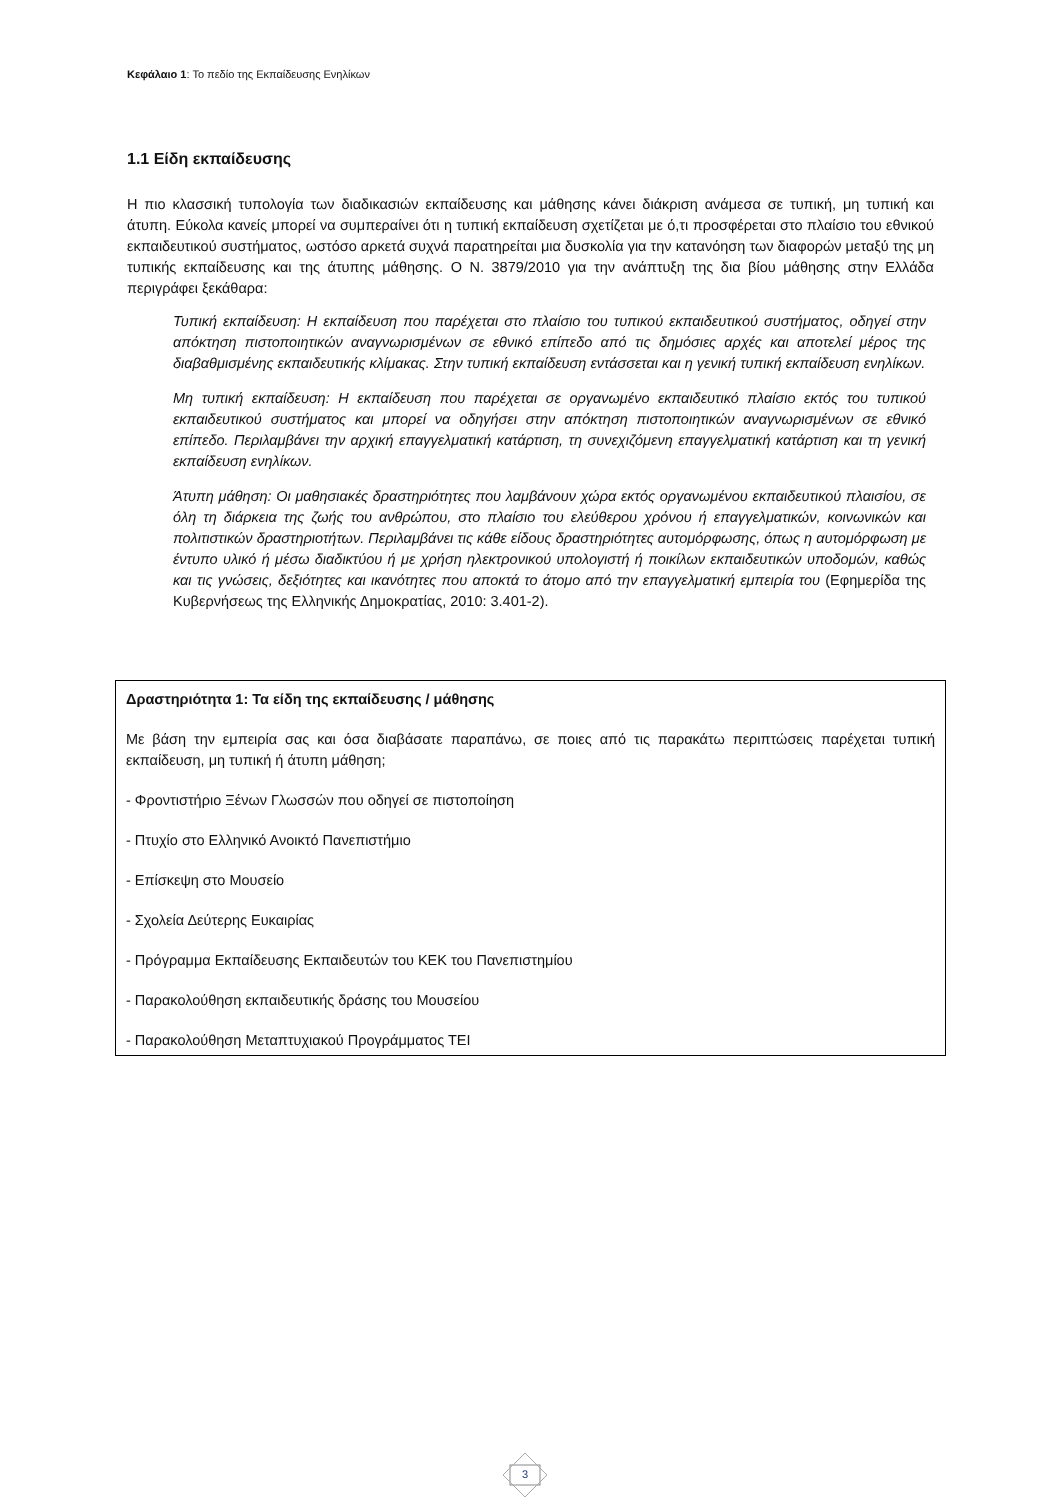Κεφάλαιο 1: Το πεδίο της Εκπαίδευσης Ενηλίκων
1.1 Είδη εκπαίδευσης
Η πιο κλασσική τυπολογία των διαδικασιών εκπαίδευσης και μάθησης κάνει διάκριση ανάμεσα σε τυπική, μη τυπική και άτυπη. Εύκολα κανείς μπορεί να συμπεραίνει ότι η τυπική εκπαίδευση σχετίζεται με ό,τι προσφέρεται στο πλαίσιο του εθνικού εκπαιδευτικού συστήματος, ωστόσο αρκετά συχνά παρατηρείται μια δυσκολία για την κατανόηση των διαφορών μεταξύ της μη τυπικής εκπαίδευσης και της άτυπης μάθησης. Ο Ν. 3879/2010 για την ανάπτυξη της δια βίου μάθησης στην Ελλάδα περιγράφει ξεκάθαρα:
Τυπική εκπαίδευση: Η εκπαίδευση που παρέχεται στο πλαίσιο του τυπικού εκπαιδευτικού συστήματος, οδηγεί στην απόκτηση πιστοποιητικών αναγνωρισμένων σε εθνικό επίπεδο από τις δημόσιες αρχές και αποτελεί μέρος της διαβαθμισμένης εκπαιδευτικής κλίμακας. Στην τυπική εκπαίδευση εντάσσεται και η γενική τυπική εκπαίδευση ενηλίκων.
Μη τυπική εκπαίδευση: Η εκπαίδευση που παρέχεται σε οργανωμένο εκπαιδευτικό πλαίσιο εκτός του τυπικού εκπαιδευτικού συστήματος και μπορεί να οδηγήσει στην απόκτηση πιστοποιητικών αναγνωρισμένων σε εθνικό επίπεδο. Περιλαμβάνει την αρχική επαγγελματική κατάρτιση, τη συνεχιζόμενη επαγγελματική κατάρτιση και τη γενική εκπαίδευση ενηλίκων.
Άτυπη μάθηση: Οι μαθησιακές δραστηριότητες που λαμβάνουν χώρα εκτός οργανωμένου εκπαιδευτικού πλαισίου, σε όλη τη διάρκεια της ζωής του ανθρώπου, στο πλαίσιο του ελεύθερου χρόνου ή επαγγελματικών, κοινωνικών και πολιτιστικών δραστηριοτήτων. Περιλαμβάνει τις κάθε είδους δραστηριότητες αυτομόρφωσης, όπως η αυτομόρφωση με έντυπο υλικό ή μέσω διαδικτύου ή με χρήση ηλεκτρονικού υπολογιστή ή ποικίλων εκπαιδευτικών υποδομών, καθώς και τις γνώσεις, δεξιότητες και ικανότητες που αποκτά το άτομο από την επαγγελματική εμπειρία του (Εφημερίδα της Κυβερνήσεως της Ελληνικής Δημοκρατίας, 2010: 3.401-2).
Δραστηριότητα 1: Τα είδη της εκπαίδευσης / μάθησης
Με βάση την εμπειρία σας και όσα διαβάσατε παραπάνω, σε ποιες από τις παρακάτω περιπτώσεις παρέχεται τυπική εκπαίδευση, μη τυπική ή άτυπη μάθηση;
- Φροντιστήριο Ξένων Γλωσσών που οδηγεί σε πιστοποίηση
- Πτυχίο στο Ελληνικό Ανοικτό Πανεπιστήμιο
- Επίσκεψη στο Μουσείο
- Σχολεία Δεύτερης Ευκαιρίας
- Πρόγραμμα Εκπαίδευσης Εκπαιδευτών του ΚΕΚ του Πανεπιστημίου
- Παρακολούθηση εκπαιδευτικής δράσης του Μουσείου
- Παρακολούθηση Μεταπτυχιακού Προγράμματος ΤΕΙ
3